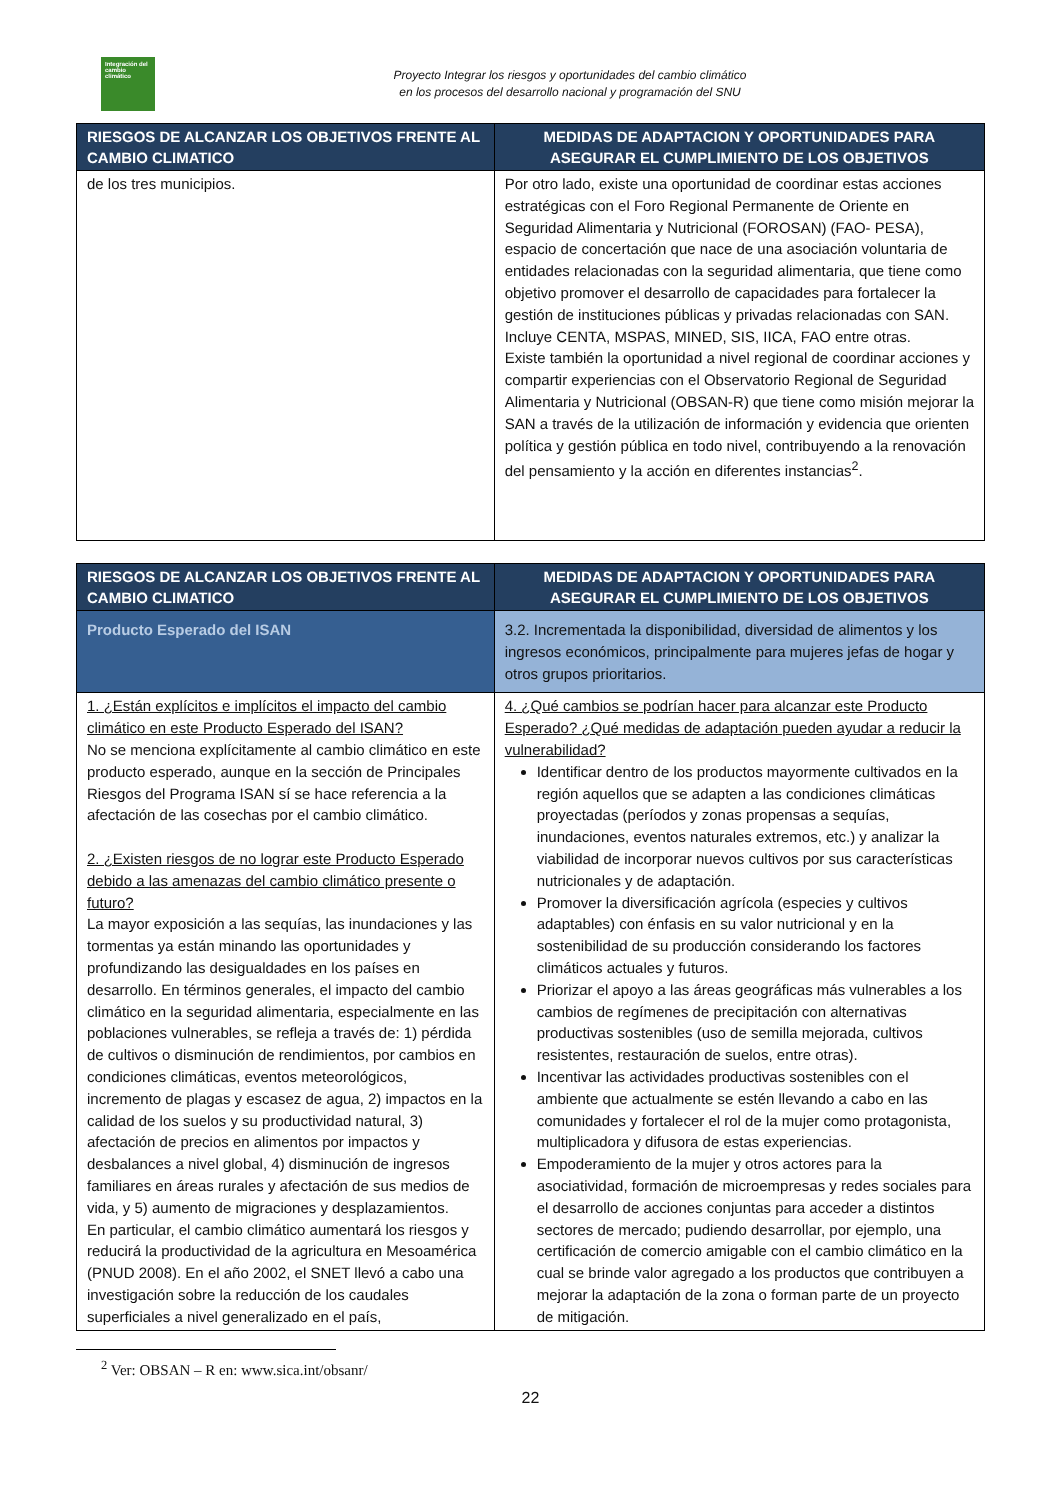Integración del cambio climático
Proyecto Integrar los riesgos y oportunidades del cambio climático
en los procesos del desarrollo nacional y programación del SNU
| RIESGOS DE ALCANZAR LOS OBJETIVOS FRENTE AL CAMBIO CLIMATICO | MEDIDAS DE ADAPTACION Y OPORTUNIDADES PARA ASEGURAR EL CUMPLIMIENTO DE LOS OBJETIVOS |
| --- | --- |
| de los tres municipios. | Por otro lado, existe una oportunidad de coordinar estas acciones estratégicas con el Foro Regional Permanente de Oriente en Seguridad Alimentaria y Nutricional (FOROSAN) (FAO- PESA), espacio de concertación que nace de una asociación voluntaria de entidades relacionadas con la seguridad alimentaria, que tiene como objetivo promover el desarrollo de capacidades para fortalecer la gestión de instituciones públicas y privadas relacionadas con SAN. Incluye CENTA, MSPAS, MINED, SIS, IICA, FAO entre otras. Existe también la oportunidad a nivel regional de coordinar acciones y compartir experiencias con el Observatorio Regional de Seguridad Alimentaria y Nutricional (OBSAN-R) que tiene como misión mejorar la SAN a través de la utilización de información y evidencia que orienten política y gestión pública en todo nivel, contribuyendo a la renovación del pensamiento y la acción en diferentes instancias<sup>2</sup>. |
| RIESGOS DE ALCANZAR LOS OBJETIVOS FRENTE AL CAMBIO CLIMATICO | | MEDIDAS DE ADAPTACION Y OPORTUNIDADES PARA ASEGURAR EL CUMPLIMIENTO DE LOS OBJETIVOS |
| --- | --- | --- |
| Producto Esperado del ISAN | 3.2. Incrementada la disponibilidad, diversidad de alimentos y los ingresos económicos, principalmente para mujeres jefas de hogar y otros grupos prioritarios. | |
| 1. ¿Están explícitos e implícitos el impacto del cambio climático en este Producto Esperado del ISAN? No se menciona explícitamente al cambio climático en este producto esperado, aunque en la sección de Principales Riesgos del Programa ISAN sí se hace referencia a la afectación de las cosechas por el cambio climático. 2. ¿Existen riesgos de no lograr este Producto Esperado debido a las amenazas del cambio climático presente o futuro? La mayor exposición a las sequías, las inundaciones y las tormentas ya están minando las oportunidades y profundizando las desigualdades en los países en desarrollo. En términos generales, el impacto del cambio climático en la seguridad alimentaria, especialmente en las poblaciones vulnerables, se refleja a través de: 1) pérdida de cultivos o disminución de rendimientos, por cambios en condiciones climáticas, eventos meteorológicos, incremento de plagas y escasez de agua, 2) impactos en la calidad de los suelos y su productividad natural, 3) afectación de precios en alimentos por impactos y desbalances a nivel global, 4) disminución de ingresos familiares en áreas rurales y afectación de sus medios de vida, y 5) aumento de migraciones y desplazamientos. En particular, el cambio climático aumentará los riesgos y reducirá la productividad de la agricultura en Mesoamérica (PNUD 2008). En el año 2002, el SNET llevó a cabo una investigación sobre la reducción de los caudales superficiales a nivel generalizado en el país, | | 4. ¿Qué cambios se podrían hacer para alcanzar este Producto Esperado? ¿Qué medidas de adaptación pueden ayudar a reducir la vulnerabilidad? Identificar dentro de los productos mayormente cultivados en la región aquellos que se adapten a las condiciones climáticas proyectadas (períodos y zonas propensas a sequías, inundaciones, eventos naturales extremos, etc.) y analizar la viabilidad de incorporar nuevos cultivos por sus características nutricionales y de adaptación. Promover la diversificación agrícola (especies y cultivos adaptables) con énfasis en su valor nutricional y en la sostenibilidad de su producción considerando los factores climáticos actuales y futuros. Priorizar el apoyo a las áreas geográficas más vulnerables a los cambios de regímenes de precipitación con alternativas productivas sostenibles (uso de semilla mejorada, cultivos resistentes, restauración de suelos, entre otras). Incentivar las actividades productivas sostenibles con el ambiente que actualmente se estén llevando a cabo en las comunidades y fortalecer el rol de la mujer como protagonista, multiplicadora y difusora de estas experiencias. Empoderamiento de la mujer y otros actores para la asociatividad, formación de microempresas y redes sociales para el desarrollo de acciones conjuntas para acceder a distintos sectores de mercado; pudiendo desarrollar, por ejemplo, una certificación de comercio amigable con el cambio climático en la cual se brinde valor agregado a los productos que contribuyen a mejorar la adaptación de la zona o forman parte de un proyecto de mitigación. |
<sup>2</sup> Ver: OBSAN – R en: www.sica.int/obsanr/
22